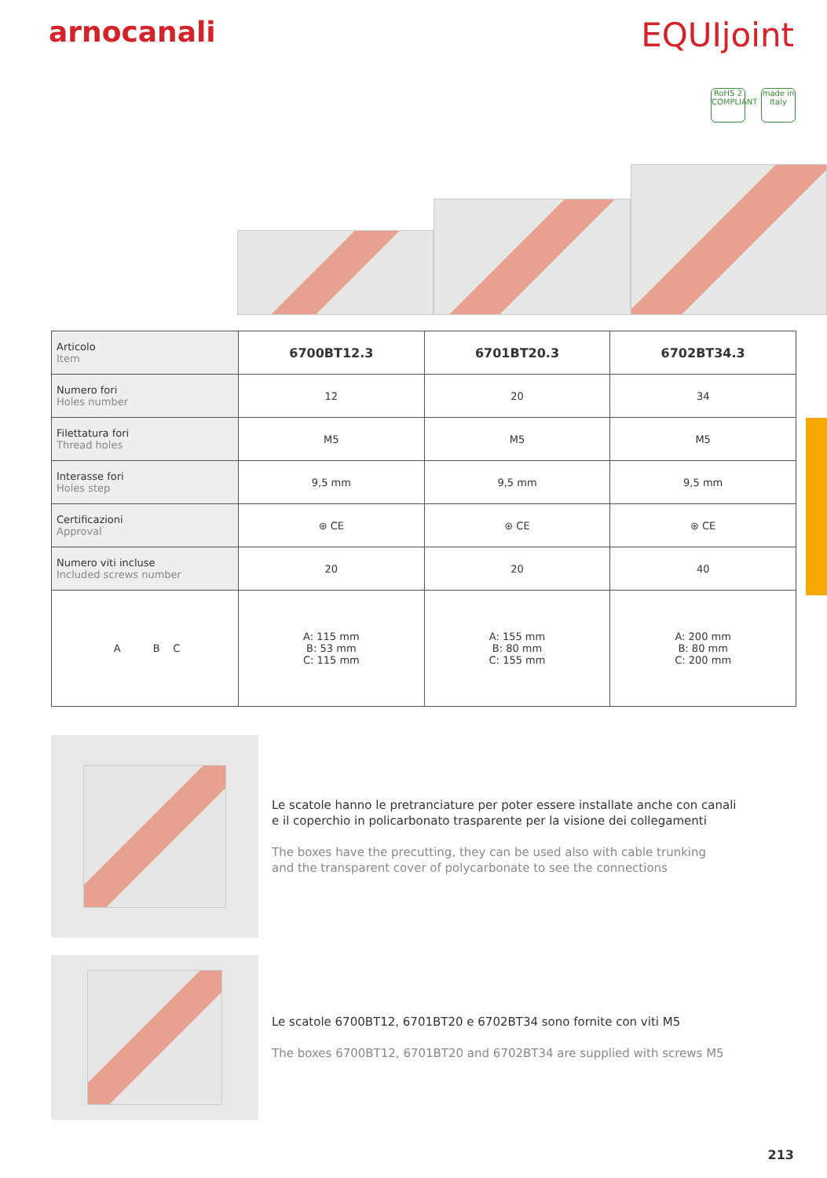arnocanali
EQUIjoint
RoHS 2 COMPLIANT
made in Italy
| Articolo Item | 6700BT12.3 | 6701BT20.3 | 6702BT34.3 |
| Numero fori Holes number | 12 | 20 | 34 |
| Filettatura fori Thread holes | M5 | M5 | M5 |
| Interasse fori Holes step | 9,5 mm | 9,5 mm | 9,5 mm |
| Certificazioni Approval | ⊛ CE | ⊛ CE | ⊛ CE |
| Numero viti incluse Included screws number | 20 | 20 | 40 |
| A B C | A: 115 mm B: 53 mm C: 115 mm | A: 155 mm B: 80 mm C: 155 mm | A: 200 mm B: 80 mm C: 200 mm |
Le scatole hanno le pretranciature per poter essere installate anche con canali
e il coperchio in policarbonato trasparente per la visione dei collegamenti
The boxes have the precutting, they can be used also with cable trunking
and the transparent cover of polycarbonate to see the connections
Le scatole 6700BT12, 6701BT20 e 6702BT34 sono fornite con viti M5
The boxes 6700BT12, 6701BT20 and 6702BT34 are supplied with screws M5
213